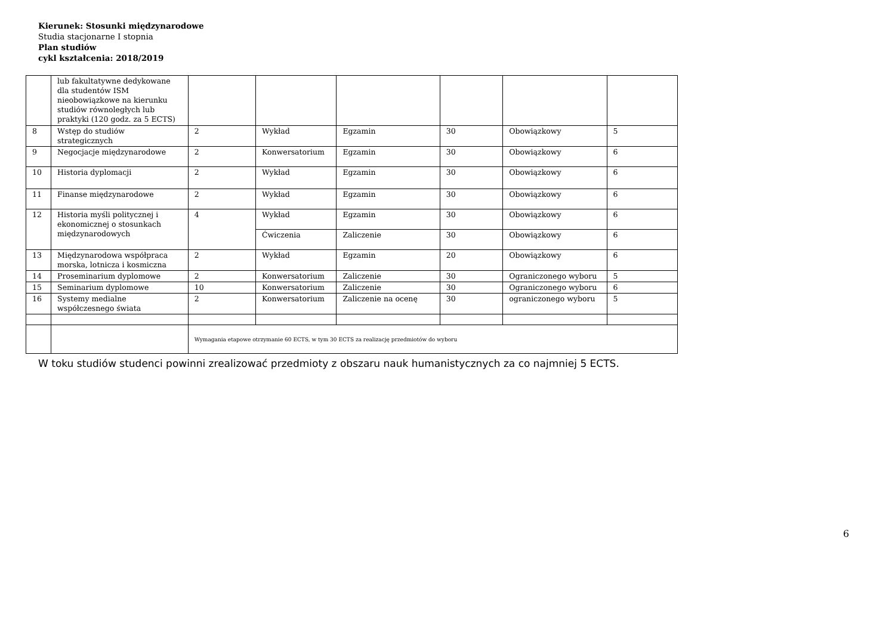Kierunek: Stosunki międzynarodowe
Studia stacjonarne I stopnia
Plan studiów
cykl kształcenia: 2018/2019
| | lub fakultatywne dedykowane dla studentów ISM nieobowiązkowe na kierunku studiów równoległych lub praktyki (120 godz. za 5 ECTS) | | | | | | |
| 8 | Wstęp do studiów strategicznych | 2 | Wykład | Egzamin | 30 | Obowiązkowy | 5 |
| 9 | Negocjacje międzynarodowe | 2 | Konwersatorium | Egzamin | 30 | Obowiązkowy | 6 |
| 10 | Historia dyplomacji | 2 | Wykład | Egzamin | 30 | Obowiązkowy | 6 |
| 11 | Finanse międzynarodowe | 2 | Wykład | Egzamin | 30 | Obowiązkowy | 6 |
| 12 | Historia myśli politycznej i ekonomicznej o stosunkach międzynarodowych | 4 | Wykład | Egzamin | 30 | Obowiązkowy | 6 |
| | | | Ćwiczenia | Zaliczenie | 30 | Obowiązkowy | 6 |
| 13 | Międzynarodowa współpraca morska, lotnicza i kosmiczna | 2 | Wykład | Egzamin | 20 | Obowiązkowy | 6 |
| 14 | Proseminarium dyplomowe | 2 | Konwersatorium | Zaliczenie | 30 | Ograniczonego wyboru | 5 |
| 15 | Seminarium dyplomowe | 10 | Konwersatorium | Zaliczenie | 30 | Ograniczonego wyboru | 6 |
| 16 | Systemy medialne współczesnego świata | 2 | Konwersatorium | Zaliczenie na ocenę | 30 | ograniczonego wyboru | 5 |
| | | Wymagania etapowe otrzymanie 60 ECTS, w tym 30 ECTS za realizację przedmiotów do wyboru | | | | | |
W toku studiów studenci powinni zrealizować przedmioty z obszaru nauk humanistycznych za co najmniej 5 ECTS.
6